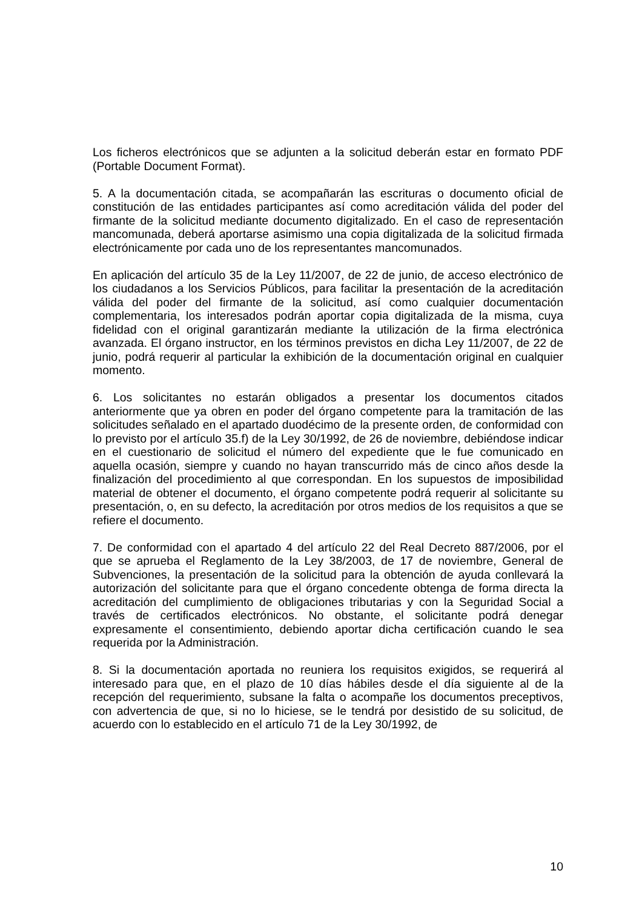Los ficheros electrónicos que se adjunten a la solicitud deberán estar en formato PDF (Portable Document Format).
5. A la documentación citada, se acompañarán las escrituras o documento oficial de constitución de las entidades participantes así como acreditación válida del poder del firmante de la solicitud mediante documento digitalizado. En el caso de representación mancomunada, deberá aportarse asimismo una copia digitalizada de la solicitud firmada electrónicamente por cada uno de los representantes mancomunados.
En aplicación del artículo 35 de la Ley 11/2007, de 22 de junio, de acceso electrónico de los ciudadanos a los Servicios Públicos, para facilitar la presentación de la acreditación válida del poder del firmante de la solicitud, así como cualquier documentación complementaria, los interesados podrán aportar copia digitalizada de la misma, cuya fidelidad con el original garantizarán mediante la utilización de la firma electrónica avanzada. El órgano instructor, en los términos previstos en dicha Ley 11/2007, de 22 de junio, podrá requerir al particular la exhibición de la documentación original en cualquier momento.
6. Los solicitantes no estarán obligados a presentar los documentos citados anteriormente que ya obren en poder del órgano competente para la tramitación de las solicitudes señalado en el apartado duodécimo de la presente orden, de conformidad con lo previsto por el artículo 35.f) de la Ley 30/1992, de 26 de noviembre, debiéndose indicar en el cuestionario de solicitud el número del expediente que le fue comunicado en aquella ocasión, siempre y cuando no hayan transcurrido más de cinco años desde la finalización del procedimiento al que correspondan. En los supuestos de imposibilidad material de obtener el documento, el órgano competente podrá requerir al solicitante su presentación, o, en su defecto, la acreditación por otros medios de los requisitos a que se refiere el documento.
7. De conformidad con el apartado 4 del artículo 22 del Real Decreto 887/2006, por el que se aprueba el Reglamento de la Ley 38/2003, de 17 de noviembre, General de Subvenciones, la presentación de la solicitud para la obtención de ayuda conllevará la autorización del solicitante para que el órgano concedente obtenga de forma directa la acreditación del cumplimiento de obligaciones tributarias y con la Seguridad Social a través de certificados electrónicos. No obstante, el solicitante podrá denegar expresamente el consentimiento, debiendo aportar dicha certificación cuando le sea requerida por la Administración.
8. Si la documentación aportada no reuniera los requisitos exigidos, se requerirá al interesado para que, en el plazo de 10 días hábiles desde el día siguiente al de la recepción del requerimiento, subsane la falta o acompañe los documentos preceptivos, con advertencia de que, si no lo hiciese, se le tendrá por desistido de su solicitud, de acuerdo con lo establecido en el artículo 71 de la Ley 30/1992, de
10